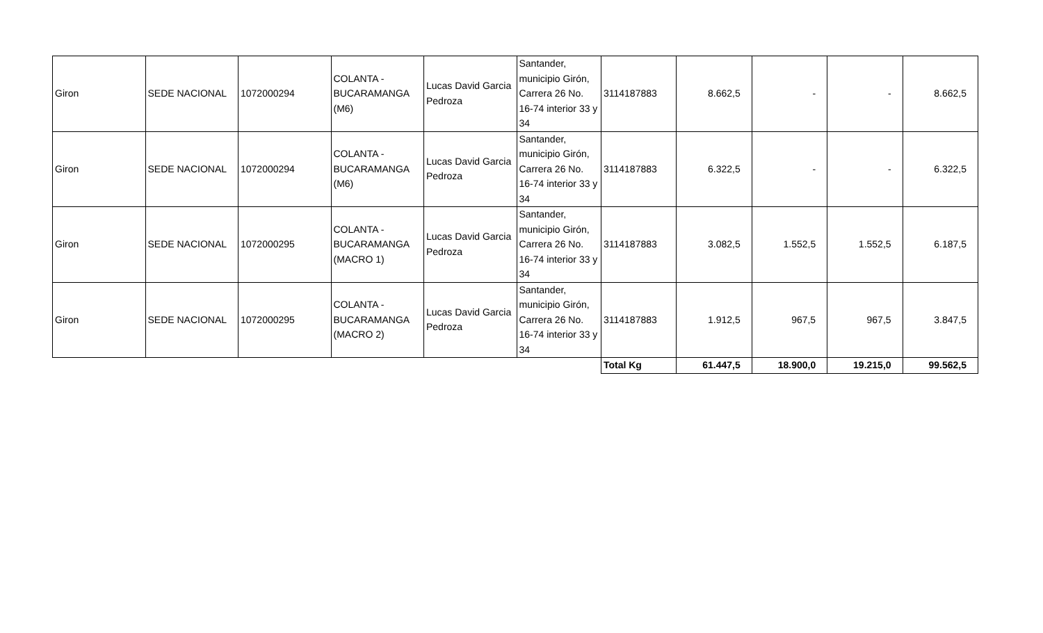| Giron | SEDE NACIONAL | 1072000294 | COLANTA - BUCARAMANGA (M6) | Lucas David Garcia Pedroza | Santander, municipio Girón, Carrera 26 No. 16-74 interior 33 y 34 | 3114187883 | 8.662,5 | - | - | 8.662,5 |
| Giron | SEDE NACIONAL | 1072000294 | COLANTA - BUCARAMANGA (M6) | Lucas David Garcia Pedroza | Santander, municipio Girón, Carrera 26 No. 16-74 interior 33 y 34 | 3114187883 | 6.322,5 | - | - | 6.322,5 |
| Giron | SEDE NACIONAL | 1072000295 | COLANTA - BUCARAMANGA (MACRO 1) | Lucas David Garcia Pedroza | Santander, municipio Girón, Carrera 26 No. 16-74 interior 33 y 34 | 3114187883 | 3.082,5 | 1.552,5 | 1.552,5 | 6.187,5 |
| Giron | SEDE NACIONAL | 1072000295 | COLANTA - BUCARAMANGA (MACRO 2) | Lucas David Garcia Pedroza | Santander, municipio Girón, Carrera 26 No. 16-74 interior 33 y 34 | 3114187883 | 1.912,5 | 967,5 | 967,5 | 3.847,5 |
| | | | | | | Total Kg | 61.447,5 | 18.900,0 | 19.215,0 | 99.562,5 |